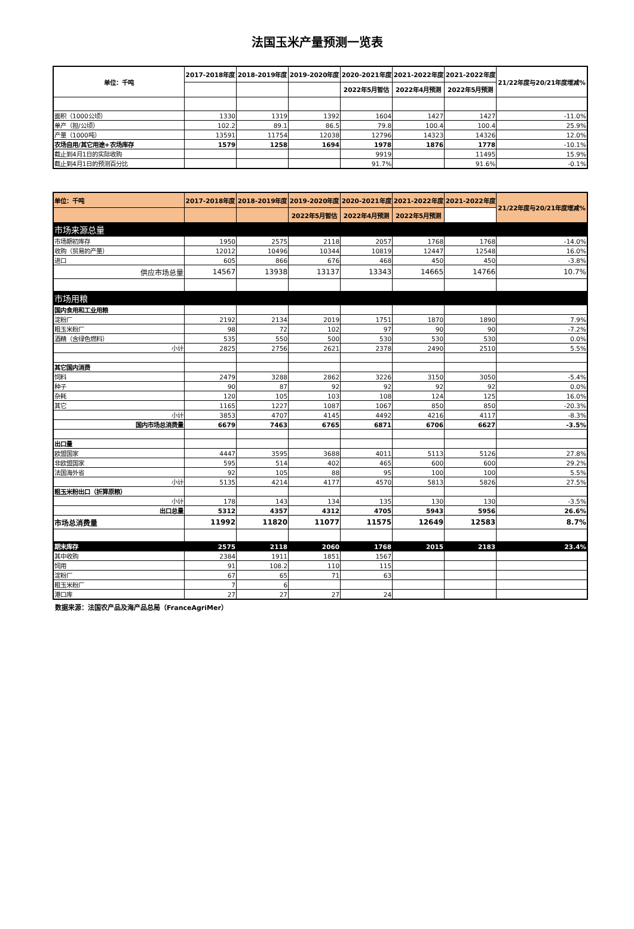法国玉米产量预测一览表
| 单位：千吨 | 2017-2018年度 | 2018-2019年度 | 2019-2020年度 | 2020-2021年度 | 2021-2022年度 | 2021-2022年度 | 21/22年度与20/21年度增减% |
| --- | --- | --- | --- | --- | --- | --- | --- |
| | | | | 2022年5月暂估 | 2022年4月预测 | 2022年5月预测 | |
| 面积（1000公顷） | 1330 | 1319 | 1392 | 1604 | 1427 | 1427 | -11.0% |
| 单产（担/公顷） | 102.2 | 89.1 | 86.5 | 79.8 | 100.4 | 100.4 | 25.9% |
| 产量（1000吨） | 13591 | 11754 | 12038 | 12796 | 14323 | 14326 | 12.0% |
| 农场自用/其它用途+农场库存 | 1579 | 1258 | 1694 | 1978 | 1876 | 1778 | -10.1% |
| 截止到4月1日的实际收购 | | | | 9919 | | 11495 | 15.9% |
| 截止到4月1日的预测百分比 | | | | 91.7% | | 91.6% | -0.1% |
| 单位：千吨 | 2017-2018年度 | 2018-2019年度 | 2019-2020年度 | 2020-2021年度 | 2021-2022年度 | 2021-2022年度 | 21/22年度与20/21年度增减% |
| --- | --- | --- | --- | --- | --- | --- | --- |
| | | | 2022年5月暂估 | 2022年4月预测 | 2022年5月预测 | | |
| 市场来源总量 | | | | | | | |
| 市场期初库存 | 1950 | 2575 | 2118 | 2057 | 1768 | 1768 | -14.0% |
| 收购（贸易的产量） | 12012 | 10496 | 10344 | 10819 | 12447 | 12548 | 16.0% |
| 进口 | 605 | 866 | 676 | 468 | 450 | 450 | -3.8% |
| 供应市场总量 | 14567 | 13938 | 13137 | 13343 | 14665 | 14766 | 10.7% |
| 市场用粮 | | | | | | | |
| 国内食用和工业用粮 | | | | | | | |
| 淀粉厂 | 2192 | 2134 | 2019 | 1751 | 1870 | 1890 | 7.9% |
| 粗玉米粉厂 | 98 | 72 | 102 | 97 | 90 | 90 | -7.2% |
| 酒精（含绿色燃料） | 535 | 550 | 500 | 530 | 530 | 530 | 0.0% |
| 小计 | 2825 | 2756 | 2621 | 2378 | 2490 | 2510 | 5.5% |
| 其它国内消费 | | | | | | | |
| 饲料 | 2479 | 3288 | 2862 | 3226 | 3150 | 3050 | -5.4% |
| 种子 | 90 | 87 | 92 | 92 | 92 | 92 | 0.0% |
| 杂耗 | 120 | 105 | 103 | 108 | 124 | 125 | 16.0% |
| 其它 | 1165 | 1227 | 1087 | 1067 | 850 | 850 | -20.3% |
| 小计 | 3853 | 4707 | 4145 | 4492 | 4216 | 4117 | -8.3% |
| 国内市场总消费量 | 6679 | 7463 | 6765 | 6871 | 6706 | 6627 | -3.5% |
| 出口量 | | | | | | | |
| 欧盟国家 | 4447 | 3595 | 3688 | 4011 | 5113 | 5126 | 27.8% |
| 非欧盟国家 | 595 | 514 | 402 | 465 | 600 | 600 | 29.2% |
| 法国海外省 | 92 | 105 | 88 | 95 | 100 | 100 | 5.5% |
| 小计 | 5135 | 4214 | 4177 | 4570 | 5813 | 5826 | 27.5% |
| 粗玉米粉出口（折算原粮） | | | | | | | |
| 小计 | 178 | 143 | 134 | 135 | 130 | 130 | -3.5% |
| 出口总量 | 5312 | 4357 | 4312 | 4705 | 5943 | 5956 | 26.6% |
| 市场总消费量 | 11992 | 11820 | 11077 | 11575 | 12649 | 12583 | 8.7% |
| 期末库存 | 2575 | 2118 | 2060 | 1768 | 2015 | 2183 | 23.4% |
| 其中收购 | 2384 | 1911 | 1851 | 1567 | | | |
| 饲用 | 91 | 108.2 | 110 | 115 | | | |
| 淀粉厂 | 67 | 65 | 71 | 63 | | | |
| 粗玉米粉厂 | 7 | 6 | | | | | |
| 港口库 | 27 | 27 | 27 | 24 | | | |
数据来源：法国农产品及海产品总局（FranceAgriMer）